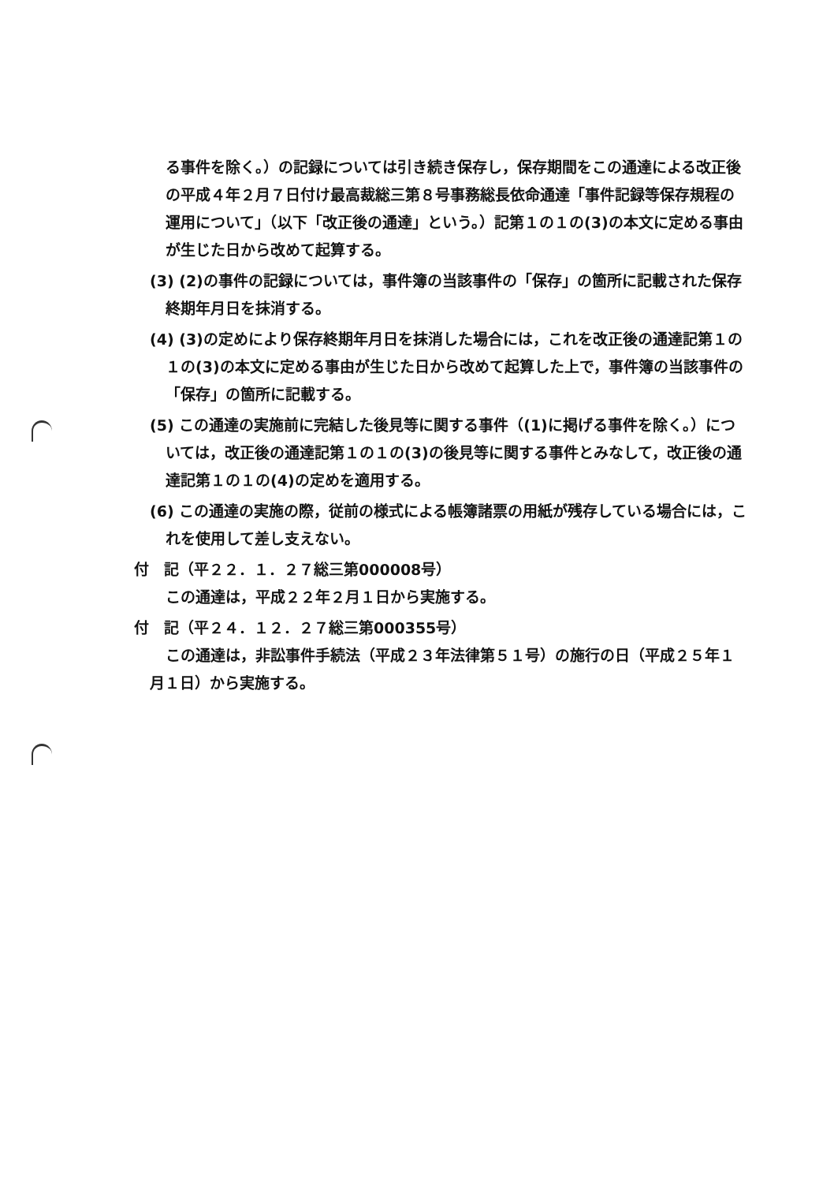る事件を除く。）の記録については引き続き保存し，保存期間をこの通達による改正後の平成４年２月７日付け最高裁総三第８号事務総長依命通達「事件記録等保存規程の運用について」（以下「改正後の通達」という。）記第１の１の(3)の本文に定める事由が生じた日から改めて起算する。
(3) (2)の事件の記録については，事件簿の当該事件の「保存」の箇所に記載された保存終期年月日を抹消する。
(4) (3)の定めにより保存終期年月日を抹消した場合には，これを改正後の通達記第１の１の(3)の本文に定める事由が生じた日から改めて起算した上で，事件簿の当該事件の「保存」の箇所に記載する。
(5) この通達の実施前に完結した後見等に関する事件（(1)に掲げる事件を除く。）については，改正後の通達記第１の１の(3)の後見等に関する事件とみなして，改正後の通達記第１の１の(4)の定めを適用する。
(6) この通達の実施の際，従前の様式による帳簿諸票の用紙が残存している場合には，これを使用して差し支えない。
付　記（平２２．１．２７総三第000008号）
この通達は，平成２２年２月１日から実施する。
付　記（平２４．１２．２７総三第000355号）
この通達は，非訟事件手続法（平成２３年法律第５１号）の施行の日（平成２５年１月１日）から実施する。